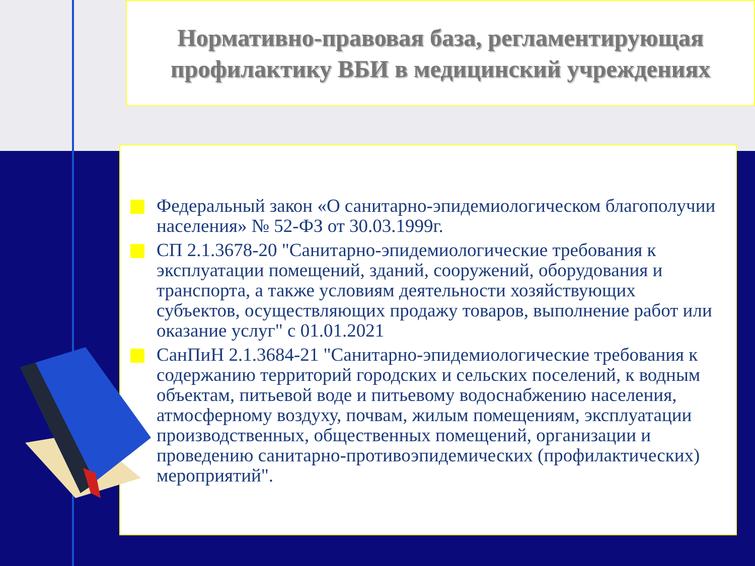Нормативно-правовая база, регламентирующая
профилактику ВБИ в медицинский учреждениях
Федеральный закон «О санитарно-эпидемиологическом благополучии населения» № 52-ФЗ от 30.03.1999г.
СП 2.1.3678-20 "Санитарно-эпидемиологические требования к эксплуатации помещений, зданий, сооружений, оборудования и транспорта, а также условиям деятельности хозяйствующих субъектов, осуществляющих продажу товаров, выполнение работ или оказание услуг" с 01.01.2021
СанПиН 2.1.3684-21 "Санитарно-эпидемиологические требования к содержанию территорий городских и сельских поселений, к водным объектам, питьевой воде и питьевому водоснабжению населения, атмосферному воздуху, почвам, жилым помещениям, эксплуатации производственных, общественных помещений, организации и проведению санитарно-противоэпидемических (профилактических) мероприятий".